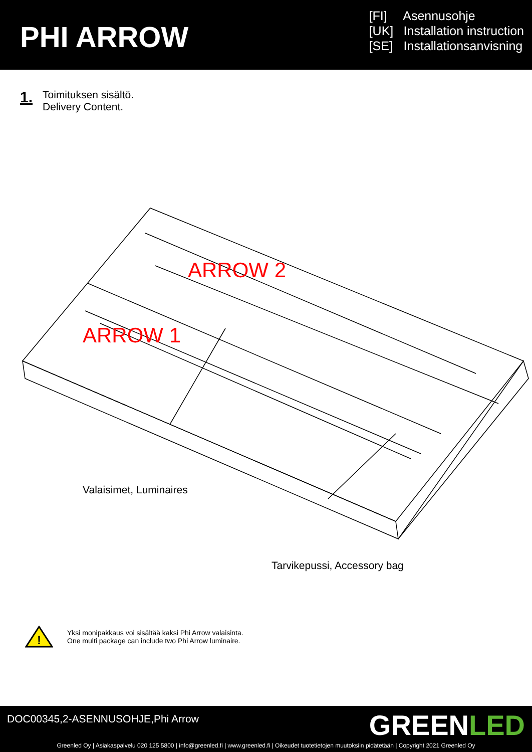PHI ARROW
[FI] Asennusohje
[UK] Installation instruction
[SE] Installationsanvisning
1.
Toimituksen sisältö.
Delivery Content.
ARROW 2
ARROW 1
Valaisimet, Luminaires
Tarvikepussi, Accessory bag
!
Yksi monipakkaus voi sisältää kaksi Phi Arrow valaisinta.
One multi package can include two Phi Arrow luminaire.
DOC00345,2-ASENNUSOHJE,Phi Arrow
GREENLED
Greenled Oy | Asiakaspalvelu 020 125 5800 | info@greenled.fi | www.greenled.fi | Oikeudet tuotetietojen muutoksiin pidätetään | Copyright 2021 Greenled Oy